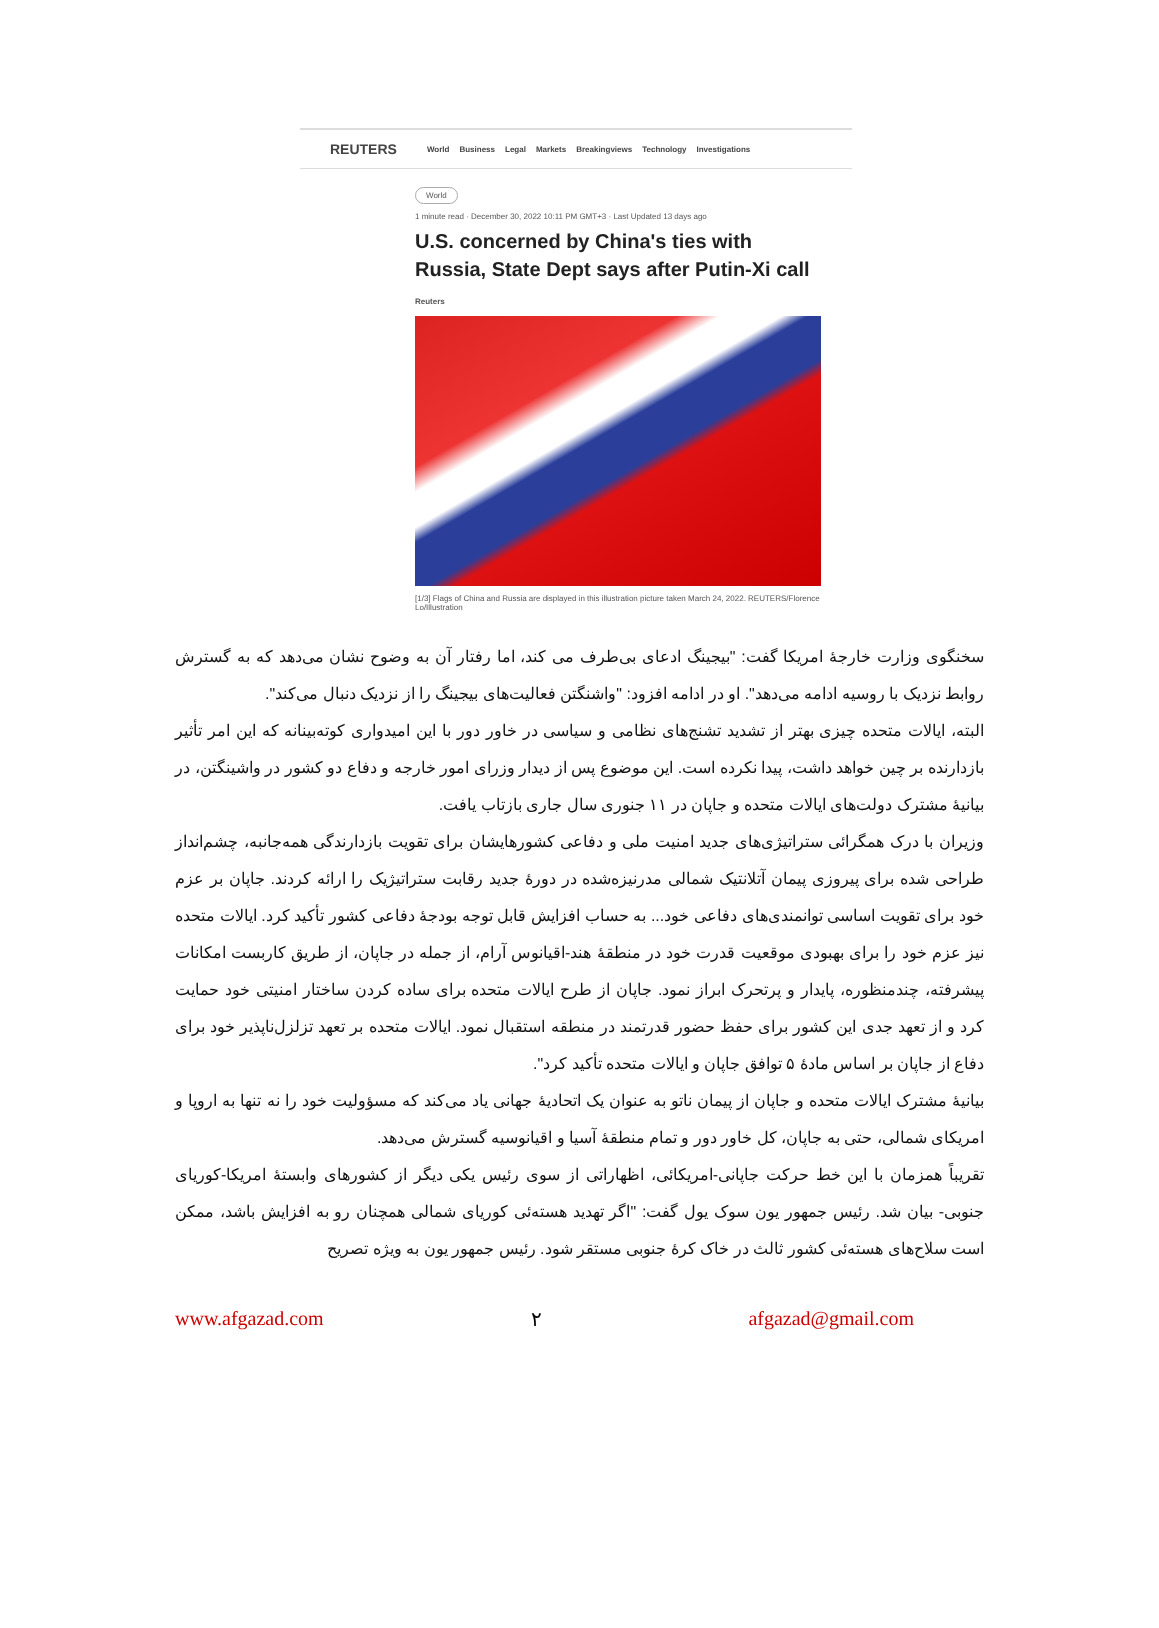REUTERS World Business Legal Markets Breakingviews Technology Investigations
World
1 minute read · December 30, 2022 10:11 PM GMT+3 · Last Updated 13 days ago
U.S. concerned by China's ties with Russia, State Dept says after Putin-Xi call
Reuters
[1/3] Flags of China and Russia are displayed in this illustration picture taken March 24, 2022. REUTERS/Florence Lo/Illustration
سخنگوی وزارت خارجهٔ امریکا گفت: "بیجینگ ادعای بی‌طرف می کند، اما رفتار آن به وضوح نشان می‌دهد که به گسترش روابط نزدیک با روسیه ادامه می‌دهد". او در ادامه افزود: "واشنگتن فعالیت‌های بیجینگ را از نزدیک دنبال می‌کند".
البته، ایالات متحده چیزی بهتر از تشدید تشنج‌های نظامی و سیاسی در خاور دور با این امیدواری کوته‌بینانه که این امر تأثیر بازدارنده بر چین خواهد داشت، پیدا نکرده است. این موضوع پس از دیدار وزرای امور خارجه و دفاع دو کشور در واشینگتن، در بیانیهٔ مشترک دولت‌های ایالات متحده و جاپان در ۱۱ جنوری سال جاری بازتاب یافت.
وزیران با درک همگرائی ستراتیژی‌های جدید امنیت ملی و دفاعی کشورهایشان برای تقویت بازدارندگی همه‌جانبه، چشم‌انداز طراحی شده برای پیروزی پیمان آتلانتیک شمالی مدرنیزه‌شده در دورهٔ جدید رقابت ستراتیژیک را ارائه کردند. جاپان بر عزم خود برای تقویت اساسی توانمندی‌های دفاعی خود... به حساب افزایش قابل توجه بودجهٔ دفاعی کشور تأکید کرد. ایالات متحده نیز عزم خود را برای بهبودی موقعیت قدرت خود در منطقهٔ هند-اقیانوس آرام، از جمله در جاپان، از طریق کاربست امکانات پیشرفته، چندمنظوره، پایدار و پرتحرک ابراز نمود. جاپان از طرح ایالات متحده برای ساده کردن ساختار امنیتی خود حمایت کرد و از تعهد جدی این کشور برای حفظ حضور قدرتمند در منطقه استقبال نمود. ایالات متحده بر تعهد تزلزل‌ناپذیر خود برای دفاع از جاپان بر اساس مادهٔ ۵ توافق جاپان و ایالات متحده تأکید کرد".
بیانیهٔ مشترک ایالات متحده و جاپان از پیمان ناتو به عنوان یک اتحادیهٔ جهانی یاد می‌کند که مسؤولیت خود را نه تنها به اروپا و امریکای شمالی، حتی به جاپان، کل خاور دور و تمام منطقهٔ آسیا و اقیانوسیه گسترش می‌دهد.
تقریباً همزمان با این خط حرکت جاپانی-امریکائی، اظهاراتی از سوی رئیس یکی دیگر از کشورهای وابستهٔ امریکا-کوریای جنوبی- بیان شد. رئیس جمهور یون سوک یول گفت: "اگر تهدید هسته‌ئی کوریای شمالی همچنان رو به افزایش باشد، ممکن است سلاح‌های هسته‌ئی کشور ثالث در خاک کرهٔ جنوبی مستقر شود. رئیس جمهور یون به ویژه تصریح
www.afgazad.com ۲ afgazad@gmail.com